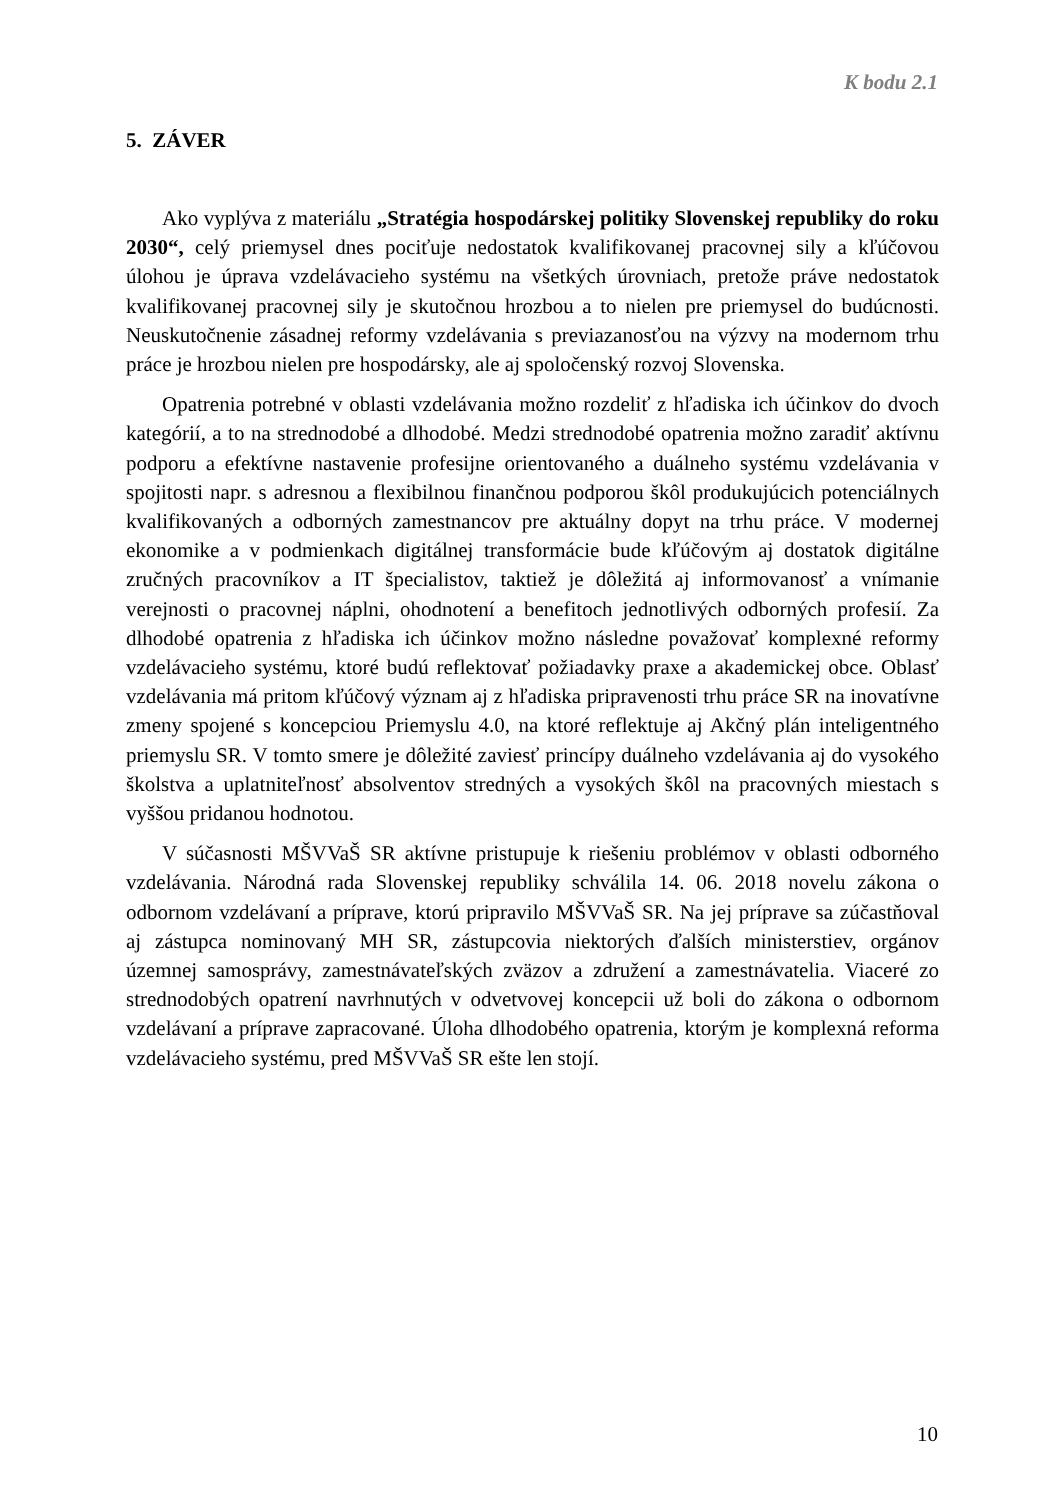K bodu 2.1
5. ZÁVER
Ako vyplýva z materiálu „Stratégia hospodárskej politiky Slovenskej republiky do roku 2030“, celý priemysel dnes pociťuje nedostatok kvalifikovanej pracovnej sily a kľúčovou úlohou je úprava vzdelávacieho systému na všetkých úrovniach, pretože práve nedostatok kvalifikovanej pracovnej sily je skutočnou hrozbou a to nielen pre priemysel do budúcnosti. Neuskutočnenie zásadnej reformy vzdelávania s previazanosťou na výzvy na modernom trhu práce je hrozbou nielen pre hospodársky, ale aj spoločenský rozvoj Slovenska.
Opatrenia potrebné v oblasti vzdelávania možno rozdeliť z hľadiska ich účinkov do dvoch kategórií, a to na strednodobé a dlhodobé. Medzi strednodobé opatrenia možno zaradiť aktívnu podporu a efektívne nastavenie profesijne orientovaného a duálneho systému vzdelávania v spojitosti napr. s adresnou a flexibilnou finančnou podporou škôl produkujúcich potenciálnych kvalifikovaných a odborných zamestnancov pre aktuálny dopyt na trhu práce. V modernej ekonomike a v podmienkach digitálnej transformácie bude kľúčovým aj dostatok digitálne zručných pracovníkov a IT špecialistov, taktiež je dôležitá aj informovanosť a vnímanie verejnosti o pracovnej náplni, ohodnotení a benefitoch jednotlivých odborných profesií. Za dlhodobé opatrenia z hľadiska ich účinkov možno následne považovať komplexné reformy vzdelávacieho systému, ktoré budú reflektovať požiadavky praxe a akademickej obce. Oblasť vzdelávania má pritom kľúčový význam aj z hľadiska pripravenosti trhu práce SR na inovatívne zmeny spojené s koncepciou Priemyslu 4.0, na ktoré reflektuje aj Akčný plán inteligentného priemyslu SR. V tomto smere je dôležité zaviesť princípy duálneho vzdelávania aj do vysokého školstva a uplatniteľnosť absolventov stredných a vysokých škôl na pracovných miestach s vyššou pridanou hodnotou.
V súčasnosti MŠVVaŠ SR aktívne pristupuje k riešeniu problémov v oblasti odborného vzdelávania. Národná rada Slovenskej republiky schválila 14. 06. 2018 novelu zákona o odbornom vzdelávaní a príprave, ktorú pripravilo MŠVVaŠ SR. Na jej príprave sa zúčastňoval aj zástupca nominovaný MH SR, zástupcovia niektorých ďalších ministerstiev, orgánov územnej samosprávy, zamestnávateľských zväzov a združení a zamestnávatelia. Viaceré zo strednodobých opatrení navrhnutých v odvetvovej koncepcii už boli do zákona o odbornom vzdelávaní a príprave zapracované. Úloha dlhodobého opatrenia, ktorým je komplexná reforma vzdelávacieho systému, pred MŠVVaŠ SR ešte len stojí.
10